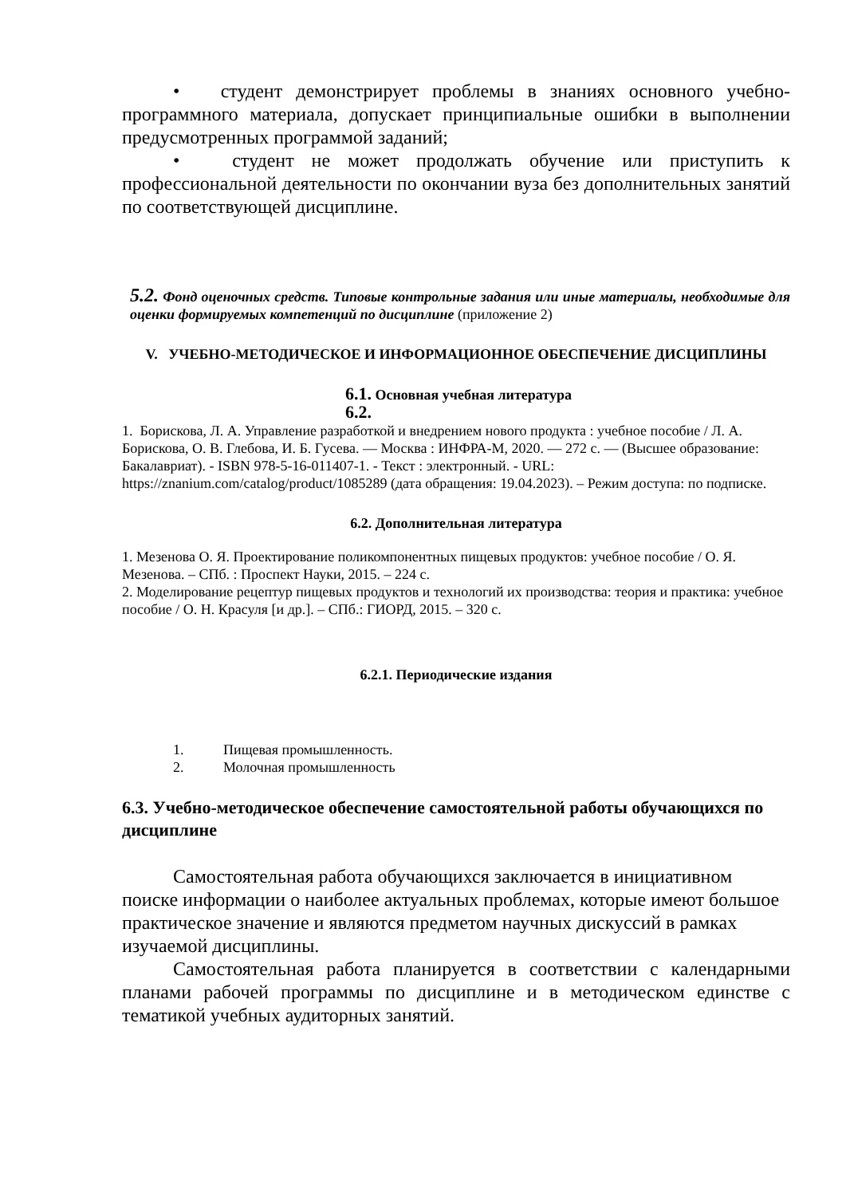• студент демонстрирует проблемы в знаниях основного учебно-программного материала, допускает принципиальные ошибки в выполнении предусмотренных программой заданий;
• студент не может продолжать обучение или приступить к профессиональной деятельности по окончании вуза без дополнительных занятий по соответствующей дисциплине.
5.2. Фонд оценочных средств. Типовые контрольные задания или иные материалы, необходимые для оценки формируемых компетенций по дисциплине (приложение 2)
V. УЧЕБНО-МЕТОДИЧЕСКОЕ И ИНФОРМАЦИОННОЕ ОБЕСПЕЧЕНИЕ ДИСЦИПЛИНЫ
6.1. Основная учебная литература
6.2.
1. Борискова, Л. А. Управление разработкой и внедрением нового продукта : учебное пособие / Л. А. Борискова, О. В. Глебова, И. Б. Гусева. — Москва : ИНФРА-М, 2020. — 272 с. — (Высшее образование: Бакалавриат). - ISBN 978-5-16-011407-1. - Текст : электронный. - URL: https://znanium.com/catalog/product/1085289 (дата обращения: 19.04.2023). – Режим доступа: по подписке.
6.2. Дополнительная литература
1. Мезенова О. Я. Проектирование поликомпонентных пищевых продуктов: учебное пособие / О. Я. Мезенова. – СПб. : Проспект Науки, 2015. – 224 с.
2. Моделирование рецептур пищевых продуктов и технологий их производства: теория и практика: учебное пособие / О. Н. Красуля [и др.]. – СПб.: ГИОРД, 2015. – 320 с.
6.2.1. Периодические издания
1. Пищевая промышленность.
2. Молочная промышленность
6.3. Учебно-методическое обеспечение самостоятельной работы обучающихся по дисциплине
Самостоятельная работа обучающихся заключается в инициативном поиске информации о наиболее актуальных проблемах, которые имеют большое практическое значение и являются предметом научных дискуссий в рамках изучаемой дисциплины.
Самостоятельная работа планируется в соответствии с календарными планами рабочей программы по дисциплине и в методическом единстве с тематикой учебных аудиторных занятий.